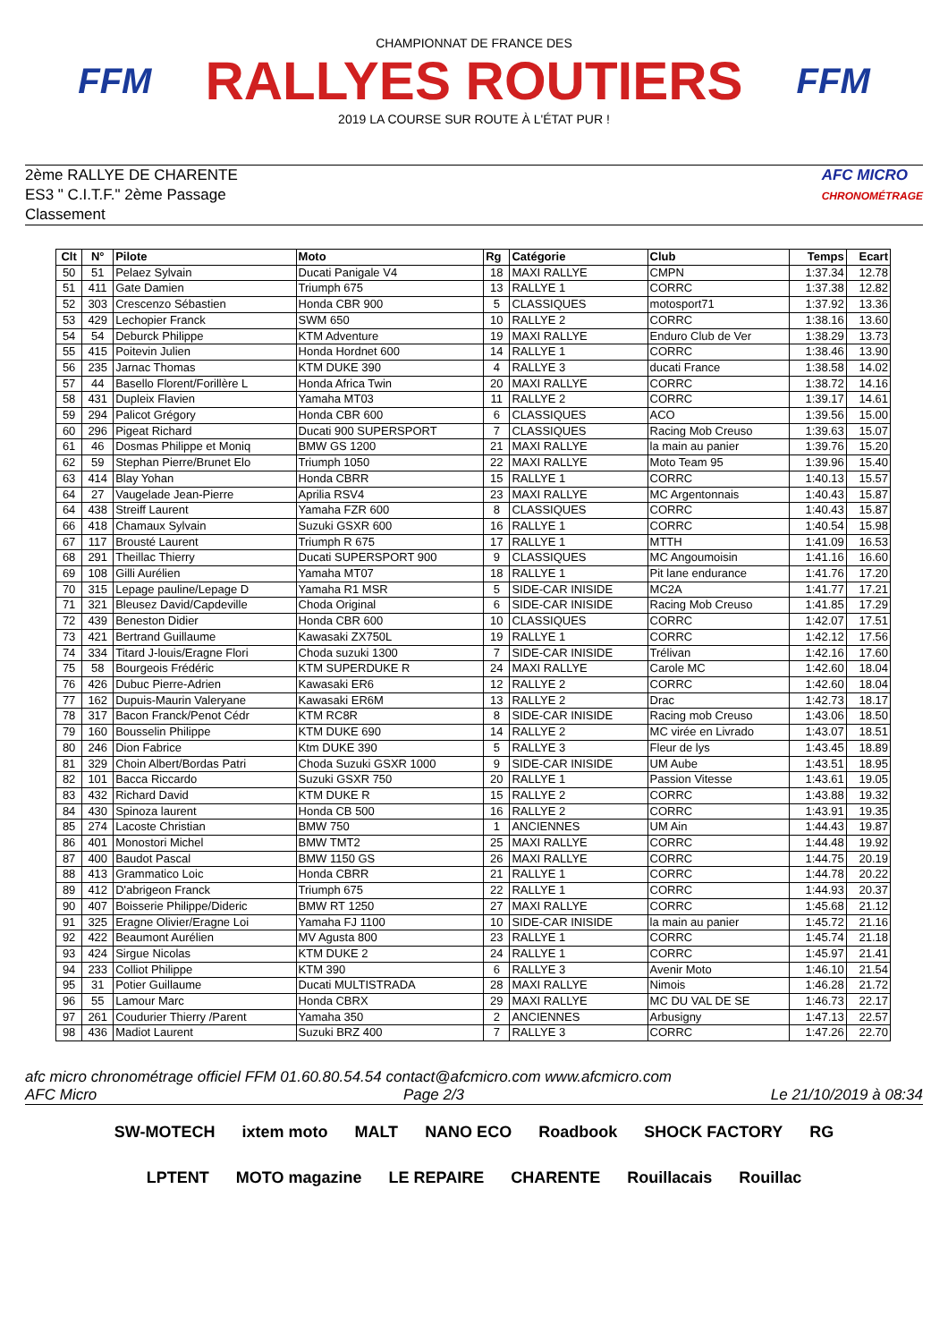FFM
CHAMPIONNAT DE FRANCE DES
RALLYES ROUTIERS
2019 LA COURSE SUR ROUTE À L'ÉTAT PUR !
FFM
2ème RALLYE DE CHARENTE
ES3 " C.I.T.F." 2ème Passage
Classement
AFC MICRO
CHRONOMÉTRAGE
| Clt | N° | Pilote | Moto | Rg | Catégorie | Club | Temps | Ecart |
| --- | --- | --- | --- | --- | --- | --- | --- | --- |
| 50 | 51 | Pelaez Sylvain | Ducati Panigale V4 | 18 | MAXI RALLYE | CMPN | 1:37.34 | 12.78 |
| 51 | 411 | Gate Damien | Triumph 675 | 13 | RALLYE 1 | CORRC | 1:37.38 | 12.82 |
| 52 | 303 | Crescenzo Sébastien | Honda CBR 900 | 5 | CLASSIQUES | motosport71 | 1:37.92 | 13.36 |
| 53 | 429 | Lechopier Franck | SWM 650 | 10 | RALLYE 2 | CORRC | 1:38.16 | 13.60 |
| 54 | 54 | Deburck Philippe | KTM Adventure | 19 | MAXI RALLYE | Enduro Club de Ver | 1:38.29 | 13.73 |
| 55 | 415 | Poitevin Julien | Honda Hordnet 600 | 14 | RALLYE 1 | CORRC | 1:38.46 | 13.90 |
| 56 | 235 | Jarnac Thomas | KTM DUKE 390 | 4 | RALLYE 3 | ducati France | 1:38.58 | 14.02 |
| 57 | 44 | Basello Florent/Forillère L | Honda Africa Twin | 20 | MAXI RALLYE | CORRC | 1:38.72 | 14.16 |
| 58 | 431 | Dupleix Flavien | Yamaha MT03 | 11 | RALLYE 2 | CORRC | 1:39.17 | 14.61 |
| 59 | 294 | Palicot Grégory | Honda CBR 600 | 6 | CLASSIQUES | ACO | 1:39.56 | 15.00 |
| 60 | 296 | Pigeat Richard | Ducati 900 SUPERSPORT | 7 | CLASSIQUES | Racing Mob Creuso | 1:39.63 | 15.07 |
| 61 | 46 | Dosmas Philippe et Moniq | BMW GS 1200 | 21 | MAXI RALLYE | la main au panier | 1:39.76 | 15.20 |
| 62 | 59 | Stephan Pierre/Brunet Elo | Triumph 1050 | 22 | MAXI RALLYE | Moto Team 95 | 1:39.96 | 15.40 |
| 63 | 414 | Blay Yohan | Honda CBRR | 15 | RALLYE 1 | CORRC | 1:40.13 | 15.57 |
| 64 | 27 | Vaugelade Jean-Pierre | Aprilia RSV4 | 23 | MAXI RALLYE | MC Argentonnais | 1:40.43 | 15.87 |
| 64 | 438 | Streiff Laurent | Yamaha FZR 600 | 8 | CLASSIQUES | CORRC | 1:40.43 | 15.87 |
| 66 | 418 | Chamaux Sylvain | Suzuki GSXR 600 | 16 | RALLYE 1 | CORRC | 1:40.54 | 15.98 |
| 67 | 117 | Brousté Laurent | Triumph R 675 | 17 | RALLYE 1 | MTTH | 1:41.09 | 16.53 |
| 68 | 291 | Theillac Thierry | Ducati SUPERSPORT 900 | 9 | CLASSIQUES | MC Angoumoisin | 1:41.16 | 16.60 |
| 69 | 108 | Gilli Aurélien | Yamaha MT07 | 18 | RALLYE 1 | Pit lane endurance | 1:41.76 | 17.20 |
| 70 | 315 | Lepage pauline/Lepage D | Yamaha R1 MSR | 5 | SIDE-CAR INISIDE | MC2A | 1:41.77 | 17.21 |
| 71 | 321 | Bleusez David/Capdeville | Choda Original | 6 | SIDE-CAR INISIDE | Racing Mob Creuso | 1:41.85 | 17.29 |
| 72 | 439 | Beneston Didier | Honda CBR 600 | 10 | CLASSIQUES | CORRC | 1:42.07 | 17.51 |
| 73 | 421 | Bertrand Guillaume | Kawasaki ZX750L | 19 | RALLYE 1 | CORRC | 1:42.12 | 17.56 |
| 74 | 334 | Titard J-louis/Eragne Flori | Choda suzuki 1300 | 7 | SIDE-CAR INISIDE | Trélivan | 1:42.16 | 17.60 |
| 75 | 58 | Bourgeois Frédéric | KTM SUPERDUKE R | 24 | MAXI RALLYE | Carole MC | 1:42.60 | 18.04 |
| 76 | 426 | Dubuc Pierre-Adrien | Kawasaki ER6 | 12 | RALLYE 2 | CORRC | 1:42.60 | 18.04 |
| 77 | 162 | Dupuis-Maurin Valeryane | Kawasaki ER6M | 13 | RALLYE 2 | Drac | 1:42.73 | 18.17 |
| 78 | 317 | Bacon Franck/Penot Cédr | KTM RC8R | 8 | SIDE-CAR INISIDE | Racing mob Creuso | 1:43.06 | 18.50 |
| 79 | 160 | Bousselin Philippe | KTM DUKE 690 | 14 | RALLYE 2 | MC virée en Livrado | 1:43.07 | 18.51 |
| 80 | 246 | Dion Fabrice | Ktm DUKE 390 | 5 | RALLYE 3 | Fleur de lys | 1:43.45 | 18.89 |
| 81 | 329 | Choin Albert/Bordas Patri | Choda Suzuki GSXR 1000 | 9 | SIDE-CAR INISIDE | UM Aube | 1:43.51 | 18.95 |
| 82 | 101 | Bacca Riccardo | Suzuki GSXR 750 | 20 | RALLYE 1 | Passion Vitesse | 1:43.61 | 19.05 |
| 83 | 432 | Richard David | KTM DUKE R | 15 | RALLYE 2 | CORRC | 1:43.88 | 19.32 |
| 84 | 430 | Spinoza laurent | Honda CB 500 | 16 | RALLYE 2 | CORRC | 1:43.91 | 19.35 |
| 85 | 274 | Lacoste Christian | BMW 750 | 1 | ANCIENNES | UM Ain | 1:44.43 | 19.87 |
| 86 | 401 | Monostori Michel | BMW TMT2 | 25 | MAXI RALLYE | CORRC | 1:44.48 | 19.92 |
| 87 | 400 | Baudot Pascal | BMW 1150 GS | 26 | MAXI RALLYE | CORRC | 1:44.75 | 20.19 |
| 88 | 413 | Grammatico Loic | Honda CBRR | 21 | RALLYE 1 | CORRC | 1:44.78 | 20.22 |
| 89 | 412 | D'abrigeon Franck | Triumph 675 | 22 | RALLYE 1 | CORRC | 1:44.93 | 20.37 |
| 90 | 407 | Boisserie Philippe/Dideric | BMW RT 1250 | 27 | MAXI RALLYE | CORRC | 1:45.68 | 21.12 |
| 91 | 325 | Eragne Olivier/Eragne Loi | Yamaha FJ 1100 | 10 | SIDE-CAR INISIDE | la main au panier | 1:45.72 | 21.16 |
| 92 | 422 | Beaumont Aurélien | MV Agusta 800 | 23 | RALLYE 1 | CORRC | 1:45.74 | 21.18 |
| 93 | 424 | Sirgue Nicolas | KTM DUKE 2 | 24 | RALLYE 1 | CORRC | 1:45.97 | 21.41 |
| 94 | 233 | Colliot Philippe | KTM 390 | 6 | RALLYE 3 | Avenir Moto | 1:46.10 | 21.54 |
| 95 | 31 | Potier Guillaume | Ducati MULTISTRADA | 28 | MAXI RALLYE | Nimois | 1:46.28 | 21.72 |
| 96 | 55 | Lamour Marc | Honda CBRX | 29 | MAXI RALLYE | MC DU VAL DE SE | 1:46.73 | 22.17 |
| 97 | 261 | Coudurier Thierry /Parent | Yamaha 350 | 2 | ANCIENNES | Arbusigny | 1:47.13 | 22.57 |
| 98 | 436 | Madiot Laurent | Suzuki BRZ 400 | 7 | RALLYE 3 | CORRC | 1:47.26 | 22.70 |
afc micro chronométrage officiel FFM 01.60.80.54.54 contact@afcmicro.com www.afcmicro.com
AFC Micro Page 2/3 Le 21/10/2019 à 08:34
SW-MOTECH ixtem moto MALT NANO ECO Roadbook SHOCK FACTORY RG LPTENT MOTO magazine LE REPAIRE CHARENTE Rouillacais Rouillac